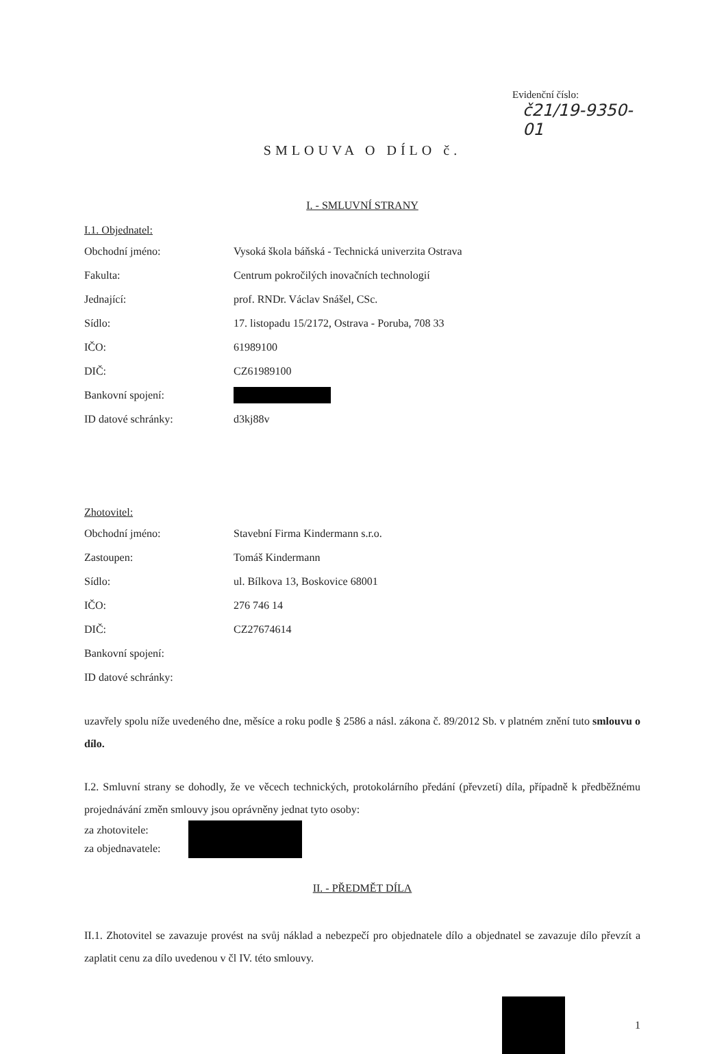Evidenční číslo:
č21/19-9350-01
SMLOUVA O DÍLO č.
I. - SMLUVNÍ STRANY
I.1. Objednatel:
Obchodní jméno: Vysoká škola báňská - Technická univerzita Ostrava
Fakulta: Centrum pokročilých inovačních technologií
Jednající: prof. RNDr. Václav Snášel, CSc.
Sídlo: 17. listopadu 15/2172, Ostrava - Poruba, 708 33
IČO: 61989100
DIČ: CZ61989100
Bankovní spojení:
ID datové schránky: d3kj88v
Zhotovitel:
Obchodní jméno: Stavební Firma Kindermann s.r.o.
Zastoupen: Tomáš Kindermann
Sídlo: ul. Bílkova 13, Boskovice 68001
IČO: 276 746 14
DIČ: CZ27674614
Bankovní spojení:
ID datové schránky:
uzavřely spolu níže uvedeného dne, měsíce a roku podle § 2586 a násl. zákona č. 89/2012 Sb. v platném znění tuto smlouvu o dílo.
I.2. Smluvní strany se dohodly, že ve věcech technických, protokolárního předání (převzetí) díla, případně k předběžnému projednávání změn smlouvy jsou oprávněny jednat tyto osoby:
za zhotovitele:
za objednavatele:
II. - PŘEDMĚT DÍLA
II.1. Zhotovitel se zavazuje provést na svůj náklad a nebezpečí pro objednatele dílo a objednatel se zavazuje dílo převzít a zaplatit cenu za dílo uvedenou v čl IV. této smlouvy.
1